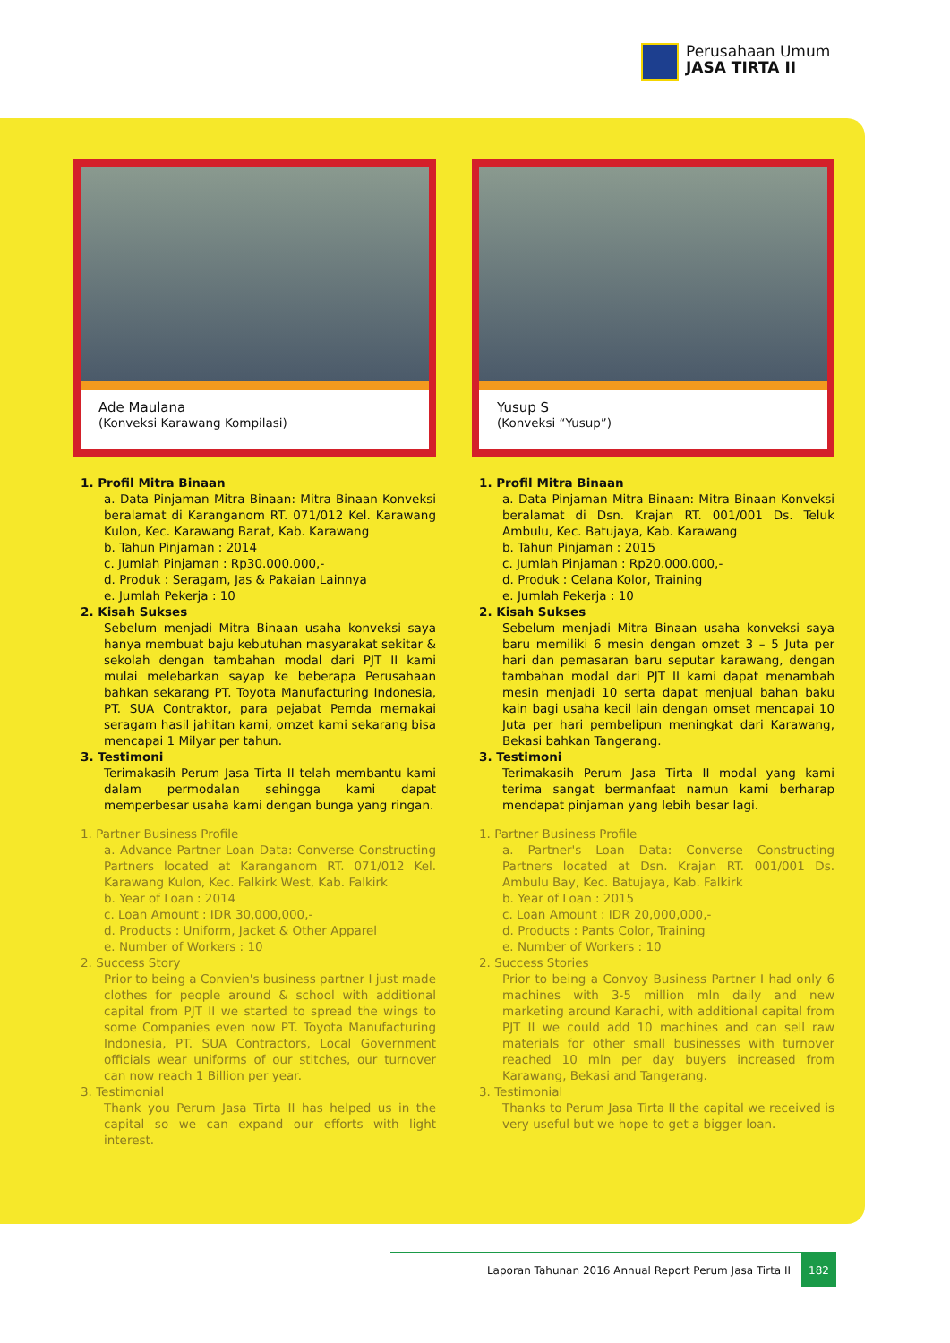Perusahaan Umum
JASA TIRTA II
Ade Maulana
(Konveksi Karawang Kompilasi)
1. Profil Mitra Binaan
a. Data Pinjaman Mitra Binaan: Mitra Binaan Konveksi beralamat di Karanganom RT. 071/012 Kel. Karawang Kulon, Kec. Karawang Barat, Kab. Karawang
b. Tahun Pinjaman : 2014
c. Jumlah Pinjaman : Rp30.000.000,-
d. Produk : Seragam, Jas & Pakaian Lainnya
e. Jumlah Pekerja : 10
2. Kisah Sukses
Sebelum menjadi Mitra Binaan usaha konveksi saya hanya membuat baju kebutuhan masyarakat sekitar & sekolah dengan tambahan modal dari PJT II kami mulai melebarkan sayap ke beberapa Perusahaan bahkan sekarang PT. Toyota Manufacturing Indonesia, PT. SUA Contraktor, para pejabat Pemda memakai seragam hasil jahitan kami, omzet kami sekarang bisa mencapai 1 Milyar per tahun.
3. Testimoni
Terimakasih Perum Jasa Tirta II telah membantu kami dalam permodalan sehingga kami dapat memperbesar usaha kami dengan bunga yang ringan.
1. Partner Business Profile
a. Advance Partner Loan Data: Converse Constructing Partners located at Karanganom RT. 071/012 Kel. Karawang Kulon, Kec. Falkirk West, Kab. Falkirk
b. Year of Loan : 2014
c. Loan Amount : IDR 30,000,000,-
d. Products : Uniform, Jacket & Other Apparel
e. Number of Workers : 10
2. Success Story
Prior to being a Convien's business partner I just made clothes for people around & school with additional capital from PJT II we started to spread the wings to some Companies even now PT. Toyota Manufacturing Indonesia, PT. SUA Contractors, Local Government officials wear uniforms of our stitches, our turnover can now reach 1 Billion per year.
3. Testimonial
Thank you Perum Jasa Tirta II has helped us in the capital so we can expand our efforts with light interest.
Yusup S
(Konveksi “Yusup”)
1. Profil Mitra Binaan
a. Data Pinjaman Mitra Binaan: Mitra Binaan Konveksi beralamat di Dsn. Krajan RT. 001/001 Ds. Teluk Ambulu, Kec. Batujaya, Kab. Karawang
b. Tahun Pinjaman : 2015
c. Jumlah Pinjaman : Rp20.000.000,-
d. Produk : Celana Kolor, Training
e. Jumlah Pekerja : 10
2. Kisah Sukses
Sebelum menjadi Mitra Binaan usaha konveksi saya baru memiliki 6 mesin dengan omzet 3 – 5 Juta per hari dan pemasaran baru seputar karawang, dengan tambahan modal dari PJT II kami dapat menambah mesin menjadi 10 serta dapat menjual bahan baku kain bagi usaha kecil lain dengan omset mencapai 10 Juta per hari pembelipun meningkat dari Karawang, Bekasi bahkan Tangerang.
3. Testimoni
Terimakasih Perum Jasa Tirta II modal yang kami terima sangat bermanfaat namun kami berharap mendapat pinjaman yang lebih besar lagi.
1. Partner Business Profile
a. Partner's Loan Data: Converse Constructing Partners located at Dsn. Krajan RT. 001/001 Ds. Ambulu Bay, Kec. Batujaya, Kab. Falkirk
b. Year of Loan : 2015
c. Loan Amount : IDR 20,000,000,-
d. Products : Pants Color, Training
e. Number of Workers : 10
2. Success Stories
Prior to being a Convoy Business Partner I had only 6 machines with 3-5 million mln daily and new marketing around Karachi, with additional capital from PJT II we could add 10 machines and can sell raw materials for other small businesses with turnover reached 10 mln per day buyers increased from Karawang, Bekasi and Tangerang.
3. Testimonial
Thanks to Perum Jasa Tirta II the capital we received is very useful but we hope to get a bigger loan.
Laporan Tahunan 2016 Annual Report Perum Jasa Tirta II 182